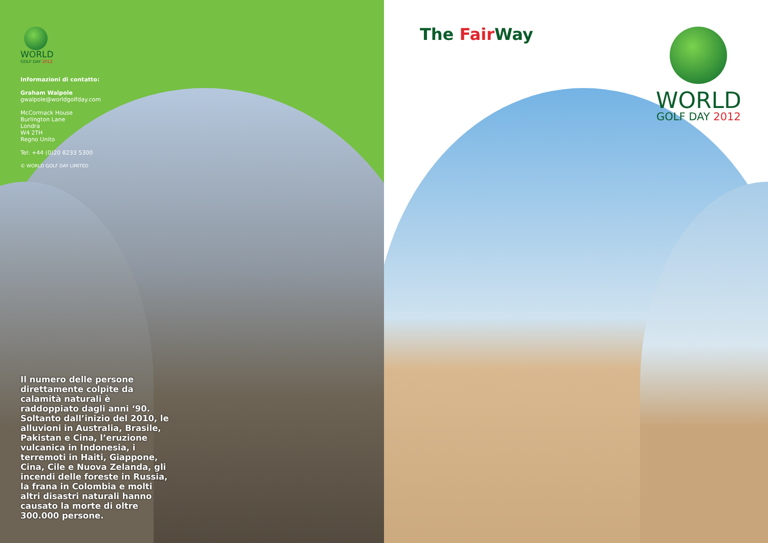WORLD
GOLF DAY 2012
Informazioni di contatto:
Graham Walpole
gwalpole@worldgolfday.com
McCormack House
Burlington Lane
Londra
W4 2TH
Regno Unito
Tel: +44 (0)20 8233 5300
© WORLD GOLF DAY LIMITED
Il numero delle persone direttamente colpite da calamità naturali è raddoppiato dagli anni ‘90. Soltanto dall’inizio del 2010, le alluvioni in Australia, Brasile, Pakistan e Cina, l’eruzione vulcanica in Indonesia, i terremoti in Haiti, Giappone, Cina, Cile e Nuova Zelanda, gli incendi delle foreste in Russia, la frana in Colombia e molti altri disastri naturali hanno causato la morte di oltre 300.000 persone.
The Fair Way
WORLD
GOLF DAY 2012